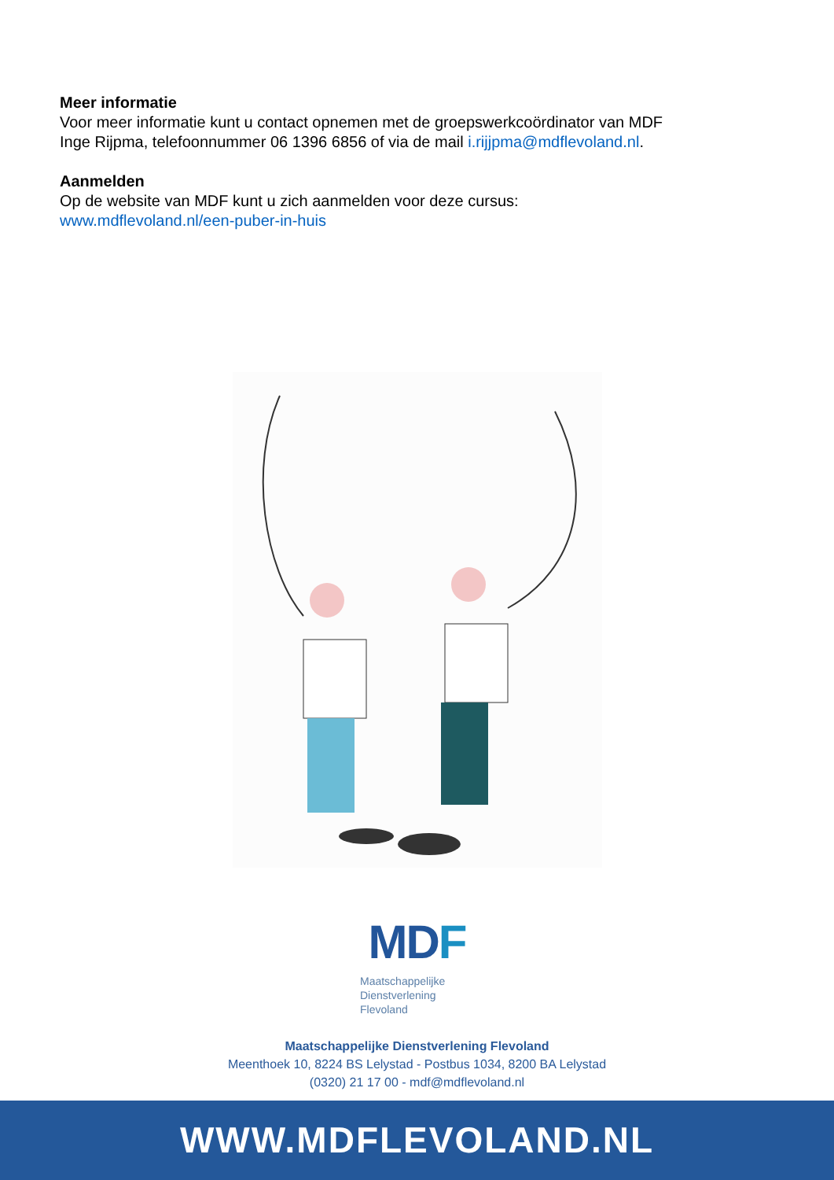Meer informatie
Voor meer informatie kunt u contact opnemen met de groepswerkcoördinator van MDF
Inge Rijpma, telefoonnummer 06 1396 6856 of via de mail i.rijjpma@mdflevoland.nl.
Aanmelden
Op de website van MDF kunt u zich aanmelden voor deze cursus:
www.mdflevoland.nl/een-puber-in-huis
MDF
Maatschappelijke
Dienstverlening
Flevoland
Maatschappelijke Dienstverlening Flevoland
Meenthoek 10, 8224 BS Lelystad - Postbus 1034, 8200 BA Lelystad
(0320) 21 17 00 - mdf@mdflevoland.nl
WWW.MDFLEVOLAND.NL